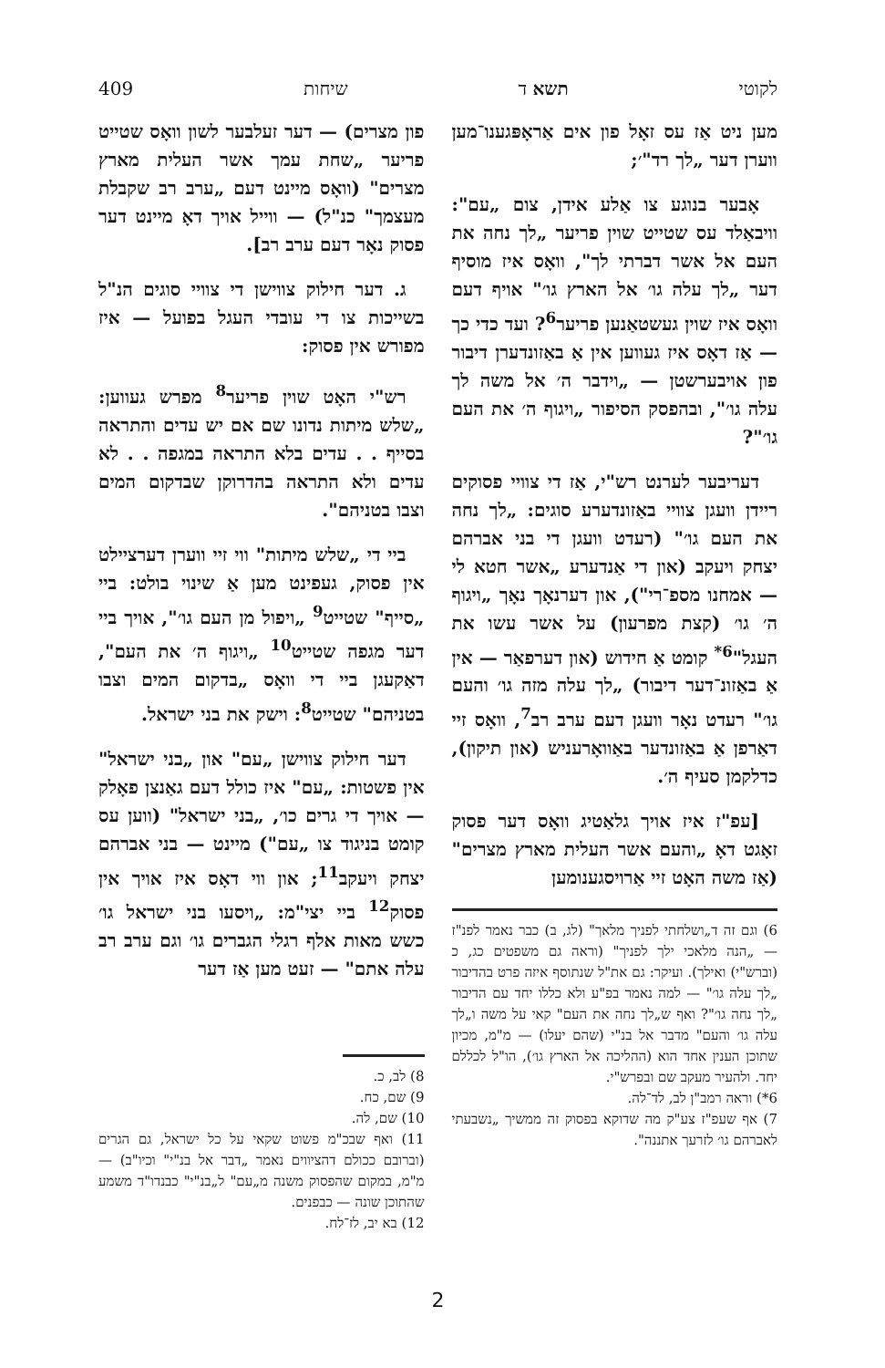לקוטי תשא ד שיחות 409
מען ניט אַז עס זאָל פון אים אַראָפּגענו־מען ווערן דער „לך רד"׳;
אָבער בנוגע צו אַלע אידן, צום „עם": וויבאַלד עס שטייט שוין פריער „לך נחה את העם אל אשר דברתי לך", וואָס איז מוסיף דער „לך עלה גו׳ אל הארץ גו׳" אויף דעם וואָס איז שוין געשטאַנען פריער<sup>6</sup>? ועד כדי כך — אַז דאָס איז געווען אין אַ באַזונדערן דיבור פון אויבערשטן — „וידבר ה׳ אל משה לך עלה גו׳", ובהפסק הסיפור „ויגוף ה׳ את העם גו׳"?
דעריבער לערנט רש"י, אַז די צוויי פסוקים ריידן וועגן צוויי באַזונדערע סוגים: „לך נחה את העם גו׳" (רעדט וועגן די בני אברהם יצחק ויעקב (און די אַנדערע „אשר חטא לי — אמחנו מספ־רי"), און דערנאָך נאָך „ויגוף ה׳ גו׳ (קצת מפרעון) על אשר עשו את העגל"<sup>6*</sup> קומט אַ חידוש (און דערפאַר — אין אַ באַזונ־דער דיבור) „לך עלה מזה גו׳ והעם גו׳" רעדט נאָר וועגן דעם ערב רב<sup>7</sup>, וואָס זיי דאַרפן אַ באַזונדער באַוואָרעניש (און תיקון), כדלקמן סעיף ה׳.
[עפ"ז איז אויך גלאַטיג וואָס דער פסוק זאָגט דאָ „והעם אשר העלית מארץ מצרים" (אַז משה האָט זיי אַרויסגענומען
6) וגם זה ד„ושלחתי לפניך מלאך" (לג, ב) כבר נאמר לפנ"ז — „הנה מלאכי ילך לפניך" (וראה גם משפטים כג, כ (וברש"י) ואילך). ועיקר: גם את"ל שנתוסף איזה פרט בהדיבור „לך עלה גו׳" — למה נאמר בפ"ע ולא כללו יחד עם הדיבור „לך נחה גו׳"? ואף ש„לך נחה את העם" קאי על משה ו„לך עלה גו׳ והעם" מדבר אל בנ"י (שהם יעלו) — מ"מ, מכיון שתוכן הענין אחד הוא (ההליכה אל הארץ גו׳), הו"ל לכללם יחד. ולהעיר מעקב שם ובפרש"י.
6*) וראה רמב"ן לב, לד־לה.
7) אף שעפ"ז צע"ק מה שדוקא בפסוק זה ממשיך „נשבעתי לאברהם גו׳ לזרעך אתננה".
פון מצרים) — דער זעלבער לשון וואָס שטייט פריער „שחת עמך אשר העלית מארץ מצרים" (וואָס מיינט דעם „ערב רב שקבלת מעצמך" כנ"ל) — ווייל אויך דאָ מיינט דער פסוק נאָר דעם ערב רב].
ג. דער חילוק צווישן די צוויי סוגים הנ"ל בשייכות צו די עובדי העגל בפועל — איז מפורש אין פסוק:
רש"י האָט שוין פריער<sup>8</sup> מפרש געווען: „שלש מיתות נדונו שם אם יש עדים והתראה בסייף . . עדים בלא התראה במגפה . . לא עדים ולא התראה בהדרוקן שבדקום המים וצבו בטניהם".
ביי די „שלש מיתות" ווי זיי ווערן דערציילט אין פסוק, געפינט מען אַ שינוי בולט: ביי „סייף" שטייט<sup>9</sup> „ויפול מן העם גו׳", אויך ביי דער מגפה שטייט<sup>10</sup> „ויגוף ה׳ את העם", דאַקעגן ביי די וואָס „בדקום המים וצבו בטניהם" שטייט<sup>8</sup>: וישק את בני ישראל.
דער חילוק צווישן „עם" און „בני ישראל" אין פשטות: „עם" איז כולל דעם גאַנצן פאָלק — אויך די גרים כו׳, „בני ישראל" (ווען עס קומט בניגוד צו „עם") מיינט — בני אברהם יצחק ויעקב<sup>11</sup>; און ווי דאָס איז אויך אין פסוק<sup>12</sup> ביי יצי"מ: „ויסעו בני ישראל גו׳ כשש מאות אלף רגלי הגברים גו׳ וגם ערב רב עלה אתם" — זעט מען אַז דער
8) לב, כ.
9) שם, כח.
10) שם, לה.
11) ואף שבכ"מ פשוט שקאי על כל ישראל, גם הגרים (וברובם ככולם דהציווים נאמר „דבר אל בנ"י" וכיו"ב) — מ"מ, במקום שהפסוק משנה מ„עם" ל„בנ"י" כבנדו"ד משמע שהתוכן שונה — כבפנים.
12) בא יב, לז־לח.
2